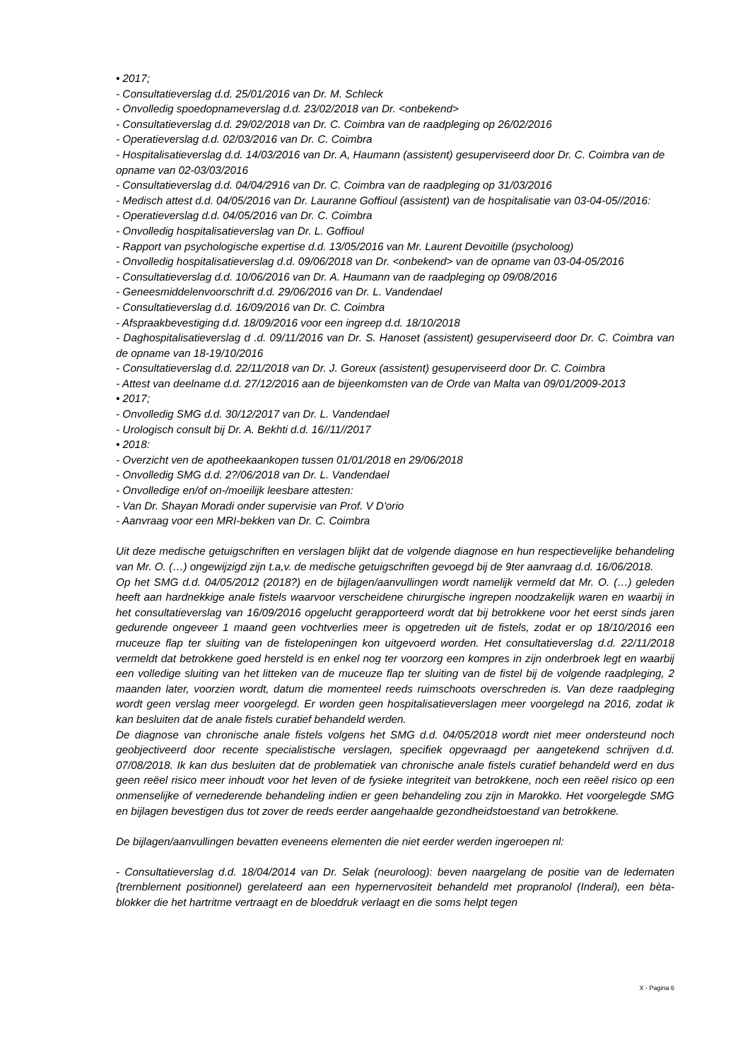• 2017;
- Consultatieverslag d.d. 25/01/2016 van Dr. M. Schleck
- Onvolledig spoedopnameverslag d.d. 23/02/2018 van Dr. <onbekend>
- Consultatieverslag d.d. 29/02/2018 van Dr. C. Coimbra van de raadpleging op 26/02/2016
- Operatieverslag d.d. 02/03/2016 van Dr. C. Coimbra
- Hospitalisatieverslag d.d. 14/03/2016 van Dr. A, Haumann (assistent) gesuperviseerd door Dr. C. Coimbra van de opname van 02-03/03/2016
- Consultatieverslag d.d. 04/04/2916 van Dr. C. Coimbra van de raadpleging op 31/03/2016
- Medisch attest d.d. 04/05/2016 van Dr. Lauranne Goffioul (assistent) van de hospitalisatie van 03-04-05//2016:
- Operatieverslag d.d. 04/05/2016 van Dr. C. Coimbra
- Onvolledig hospitalisatieverslag van Dr. L. Goffioul
- Rapport van psychologische expertise d.d. 13/05/2016 van Mr. Laurent Devoitille (psycholoog)
- Onvolledig hospitalisatieverslag d.d. 09/06/2018 van Dr. <onbekend> van de opname van 03-04-05/2016
- Consultatieverslag d.d. 10/06/2016 van Dr. A. Haumann van de raadpleging op 09/08/2016
- Geneesmiddelenvoorschrift d.d. 29/06/2016 van Dr. L. Vandendael
- Consultatieverslag d.d. 16/09/2016 van Dr. C. Coimbra
- Afspraakbevestiging d.d. 18/09/2016 voor een ingreep d.d. 18/10/2018
- Daghospitalisatieverslag d .d. 09/11/2016 van Dr. S. Hanoset (assistent) gesuperviseerd door Dr. C. Coimbra van de opname van 18-19/10/2016
- Consultatieverslag d.d. 22/11/2018 van Dr. J. Goreux (assistent) gesuperviseerd door Dr. C. Coimbra
- Attest van deelname d.d. 27/12/2016 aan de bijeenkomsten van de Orde van Malta van 09/01/2009-2013
• 2017;
- Onvolledig SMG d.d. 30/12/2017 van Dr. L. Vandendael
- Urologisch consult bij Dr. A. Bekhti d.d. 16//11//2017
• 2018:
- Overzicht ven de apotheekaankopen tussen 01/01/2018 en 29/06/2018
- Onvolledig SMG d.d. 2?/06/2018 van Dr. L. Vandendael
- Onvolledige en/of on-/moeilijk leesbare attesten:
- Van Dr. Shayan Moradi onder supervisie van Prof. V D'orio
- Aanvraag voor een MRI-bekken van Dr. C. Coimbra
Uit deze medische getuigschriften en verslagen blijkt dat de volgende diagnose en hun respectievelijke behandeling van Mr. O. (…) ongewijzigd zijn t.a,v. de medische getuigschriften gevoegd bij de 9ter aanvraag d.d. 16/06/2018.
Op het SMG d.d. 04/05/2012 (2018?) en de bijlagen/aanvullingen wordt namelijk vermeld dat Mr. O. (…) geleden heeft aan hardnekkige anale fistels waarvoor verscheidene chirurgische ingrepen noodzakelijk waren en waarbij in het consultatieverslag van 16/09/2016 opgelucht gerapporteerd wordt dat bij betrokkene voor het eerst sinds jaren gedurende ongeveer 1 maand geen vochtverlies meer is opgetreden uit de fistels, zodat er op 18/10/2016 een rnuceuze flap ter sluiting van de fistelopeningen kon uitgevoerd worden. Het consultatieverslag d.d. 22/11/2018 vermeldt dat betrokkene goed hersteld is en enkel nog ter voorzorg een kompres in zijn onderbroek legt en waarbij een volledige sluiting van het litteken van de muceuze flap ter sluiting van de fistel bij de volgende raadpleging, 2 maanden later, voorzien wordt, datum die momenteel reeds ruimschoots overschreden is. Van deze raadpleging wordt geen verslag meer voorgelegd. Er worden geen hospitalisatieverslagen meer voorgelegd na 2016, zodat ik kan besluiten dat de anale fistels curatief behandeld werden.
De diagnose van chronische anale fistels volgens het SMG d.d. 04/05/2018 wordt niet meer ondersteund noch geobjectiveerd door recente specialistische verslagen, specifiek opgevraagd per aangetekend schrijven d.d. 07/08/2018. Ik kan dus besluiten dat de problematiek van chronische anale fistels curatief behandeld werd en dus geen reëel risico meer inhoudt voor het leven of de fysieke integriteit van betrokkene, noch een reëel risico op een onmenselijke of vernederende behandeling indien er geen behandeling zou zijn in Marokko. Het voorgelegde SMG en bijlagen bevestigen dus tot zover de reeds eerder aangehaalde gezondheidstoestand van betrokkene.
De bijlagen/aanvullingen bevatten eveneens elementen die niet eerder werden ingeroepen nl:
- Consultatieverslag d.d. 18/04/2014 van Dr. Selak (neuroloog): beven naargelang de positie van de ledematen {trernblernent positionnel) gerelateerd aan een hypernervositeit behandeld met propranolol (Inderal), een bèta-blokker die het hartritme vertraagt en de bloeddruk verlaagt en die soms helpt tegen
X - Pagina 6